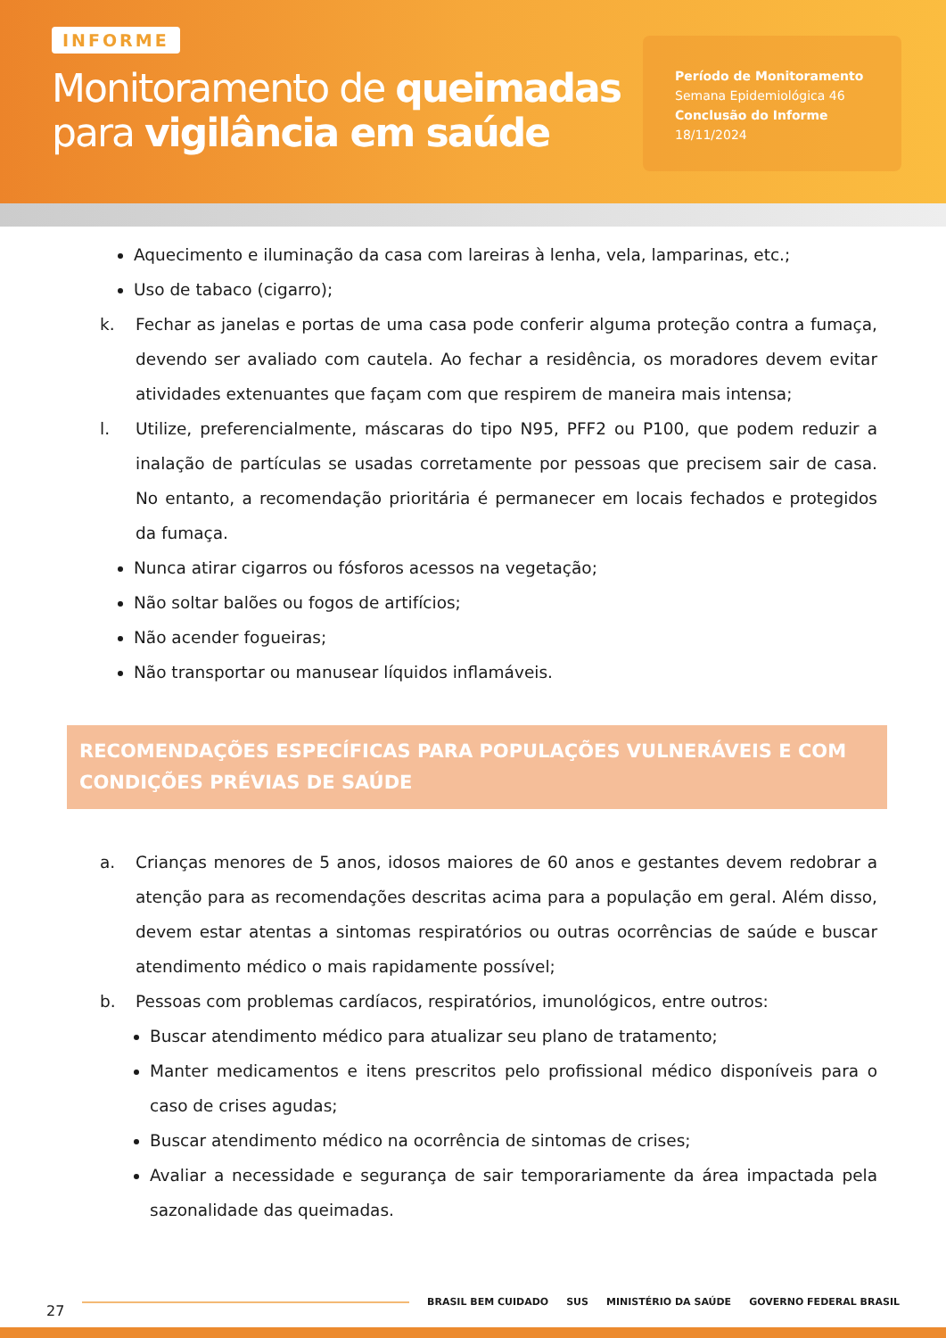INFORME
Monitoramento de queimadas
para vigilância em saúde
Período de Monitoramento
Semana Epidemiológica 46
Conclusão do Informe
18/11/2024
Aquecimento e iluminação da casa com lareiras à lenha, vela, lamparinas, etc.;
Uso de tabaco (cigarro);
k. Fechar as janelas e portas de uma casa pode conferir alguma proteção contra a fumaça, devendo ser avaliado com cautela. Ao fechar a residência, os moradores devem evitar atividades extenuantes que façam com que respirem de maneira mais intensa;
l. Utilize, preferencialmente, máscaras do tipo N95, PFF2 ou P100, que podem reduzir a inalação de partículas se usadas corretamente por pessoas que precisem sair de casa. No entanto, a recomendação prioritária é permanecer em locais fechados e protegidos da fumaça.
Nunca atirar cigarros ou fósforos acessos na vegetação;
Não soltar balões ou fogos de artifícios;
Não acender fogueiras;
Não transportar ou manusear líquidos inflamáveis.
RECOMENDAÇÕES ESPECÍFICAS PARA POPULAÇÕES VULNERÁVEIS E COM CONDIÇÕES PRÉVIAS DE SAÚDE
a. Crianças menores de 5 anos, idosos maiores de 60 anos e gestantes devem redobrar a atenção para as recomendações descritas acima para a população em geral. Além disso, devem estar atentas a sintomas respiratórios ou outras ocorrências de saúde e buscar atendimento médico o mais rapidamente possível;
b. Pessoas com problemas cardíacos, respiratórios, imunológicos, entre outros:
Buscar atendimento médico para atualizar seu plano de tratamento;
Manter medicamentos e itens prescritos pelo profissional médico disponíveis para o caso de crises agudas;
Buscar atendimento médico na ocorrência de sintomas de crises;
Avaliar a necessidade e segurança de sair temporariamente da área impactada pela sazonalidade das queimadas.
27
BRASIL BEM CUIDADO SUS MINISTÉRIO DA SAÚDE GOVERNO FEDERAL BRASIL